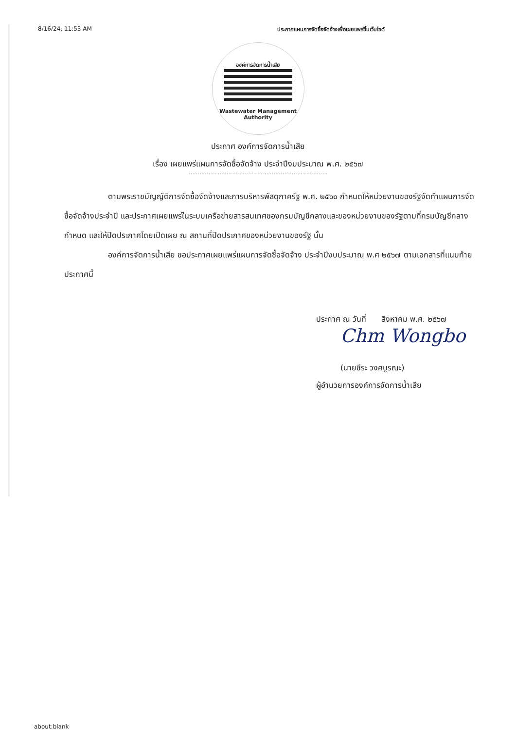8/16/24, 11:53 AM ประกาศแผนการจัดซื้อจัดจ้างเพื่อเผยแพร่ขึ้นเว็บไซต์
องค์การจัดการน้ำเสีย
Wastewater Management
Authority
ประกาศ องค์การจัดการน้ำเสีย
เรื่อง เผยแพร่แผนการจัดซื้อจัดจ้าง ประจำปีงบประมาณ พ.ศ. ๒๕๖๗
--------------------------------------------------------------
ตามพระราชบัญญัติการจัดซื้อจัดจ้างและการบริหารพัสดุภาครัฐ พ.ศ. ๒๕๖๐ กำหนดให้หน่วยงานของรัฐจัดทำแผนการจัดซื้อจัดจ้างประจำปี และประกาศเผยแพร่ในระบบเครือข่ายสารสนเทศของกรมบัญชีกลางและของหน่วยงานของรัฐตามที่กรมบัญชีกลางกำหนด และให้ปิดประกาศโดยเปิดเผย ณ สถานที่ปิดประกาศของหน่วยงานของรัฐ นั้น
องค์การจัดการน้ำเสีย ขอประกาศเผยแพร่แผนการจัดซื้อจัดจ้าง ประจำปีงบประมาณ พ.ศ ๒๕๖๗ ตามเอกสารที่แนบท้ายประกาศนี้
ประกาศ ณ วันที่ สิงหาคม พ.ศ. ๒๕๖๗
Chm Wongbo
(นายชีระ วงศบูรณะ)
ผู้อำนวยการองค์การจัดการน้ำเสีย
about:blank